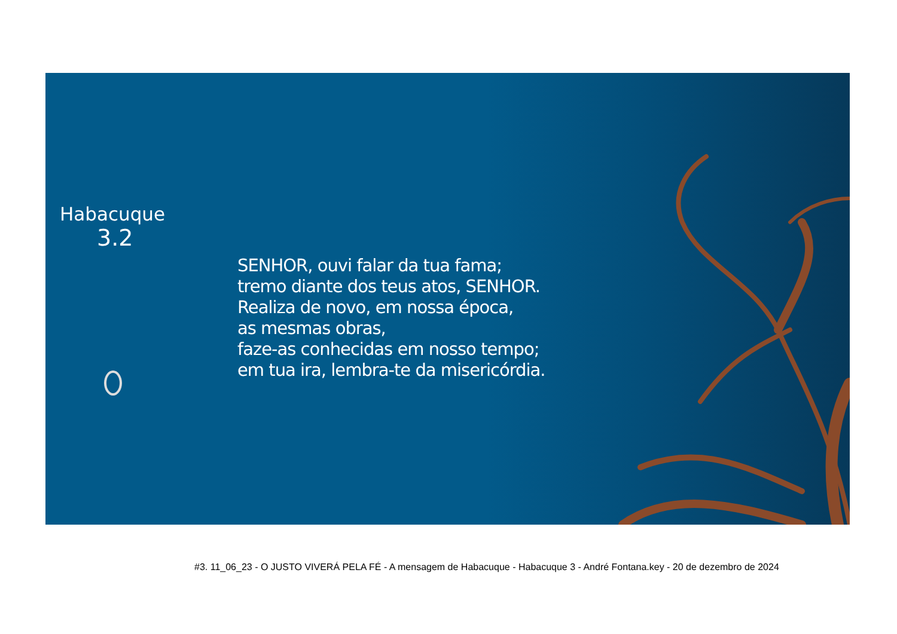Habacuque
3.2
SENHOR, ouvi falar da tua fama;
tremo diante dos teus atos, SENHOR.
Realiza de novo, em nossa época,
as mesmas obras,
faze-as conhecidas em nosso tempo;
em tua ira, lembra-te da misericórdia.
#3. 11_06_23 - O JUSTO VIVERÁ PELA FÉ - A mensagem de Habacuque - Habacuque 3 - André Fontana.key - 20 de dezembro de 2024